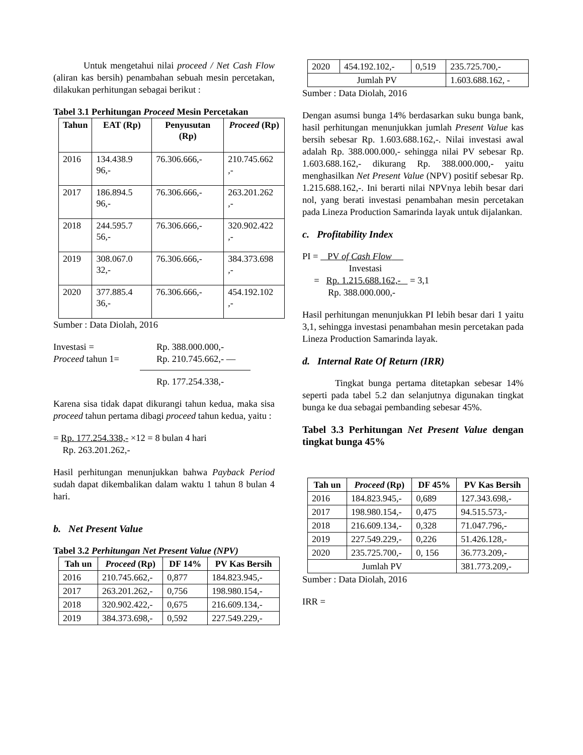Untuk mengetahui nilai proceed / Net Cash Flow (aliran kas bersih) penambahan sebuah mesin percetakan, dilakukan perhitungan sebagai berikut :
Tabel 3.1 Perhitungan Proceed Mesin Percetakan
| Tahun | EAT (Rp) | Penyusutan (Rp) | Proceed (Rp) |
| --- | --- | --- | --- |
| 2016 | 134.438.9 96,- | 76.306.666,- | 210.745.662 ,- |
| 2017 | 186.894.5 96,- | 76.306.666,- | 263.201.262 ,- |
| 2018 | 244.595.7 56,- | 76.306.666,- | 320.902.422 ,- |
| 2019 | 308.067.0 32,- | 76.306.666,- | 384.373.698 ,- |
| 2020 | 377.885.4 36,- | 76.306.666,- | 454.192.102 ,- |
Sumber : Data Diolah, 2016
Investasi = Rp. 388.000.000,- Proceed tahun 1= Rp. 210.745.662,- —
Rp. 177.254.338,-
Karena sisa tidak dapat dikurangi tahun kedua, maka sisa proceed tahun pertama dibagi proceed tahun kedua, yaitu :
= Rp. 177.254.338,- ×12 = 8 bulan 4 hari
Rp. 263.201.262,-
Hasil perhitungan menunjukkan bahwa Payback Period sudah dapat dikembalikan dalam waktu 1 tahun 8 bulan 4 hari.
b. Net Present Value
Tabel 3.2 Perhitungan Net Present Value (NPV)
| Tah un | Proceed (Rp) | DF 14% | PV Kas Bersih |
| --- | --- | --- | --- |
| 2016 | 210.745.662,- | 0,877 | 184.823.945,- |
| 2017 | 263.201.262,- | 0,756 | 198.980.154,- |
| 2018 | 320.902.422,- | 0,675 | 216.609.134,- |
| 2019 | 384.373.698,- | 0,592 | 227.549.229,- |
| 2020 | 454.192.102,- | 0,519 | 235.725.700,- |
| Jumlah PV | | | 1.603.688.162, - |
Sumber : Data Diolah, 2016
Dengan asumsi bunga 14% berdasarkan suku bunga bank, hasil perhitungan menunjukkan jumlah Present Value kas bersih sebesar Rp. 1.603.688.162,-. Nilai investasi awal adalah Rp. 388.000.000,- sehingga nilai PV sebesar Rp. 1.603.688.162,- dikurang Rp. 388.000.000,- yaitu menghasilkan Net Present Value (NPV) positif sebesar Rp. 1.215.688.162,-. Ini berarti nilai NPVnya lebih besar dari nol, yang berati investasi penambahan mesin percetakan pada Lineza Production Samarinda layak untuk dijalankan.
c. Profitability Index
PI = PV of Cash Flow
Investasi
= Rp. 1.215.688.162,- = 3,1
Rp. 388.000.000,-
Hasil perhitungan menunjukkan PI lebih besar dari 1 yaitu 3,1, sehingga investasi penambahan mesin percetakan pada Lineza Production Samarinda layak.
d. Internal Rate Of Return (IRR)
Tingkat bunga pertama ditetapkan sebesar 14% seperti pada tabel 5.2 dan selanjutnya digunakan tingkat bunga ke dua sebagai pembanding sebesar 45%.
Tabel 3.3 Perhitungan Net Present Value dengan tingkat bunga 45%
| Tah un | Proceed (Rp) | DF 45% | PV Kas Bersih |
| --- | --- | --- | --- |
| 2016 | 184.823.945,- | 0,689 | 127.343.698,- |
| 2017 | 198.980.154,- | 0,475 | 94.515.573,- |
| 2018 | 216.609.134,- | 0,328 | 71.047.796,- |
| 2019 | 227.549.229,- | 0,226 | 51.426.128,- |
| 2020 | 235.725.700,- | 0, 156 | 36.773.209,- |
| Jumlah PV | | | 381.773.209,- |
Sumber : Data Diolah, 2016
IRR =